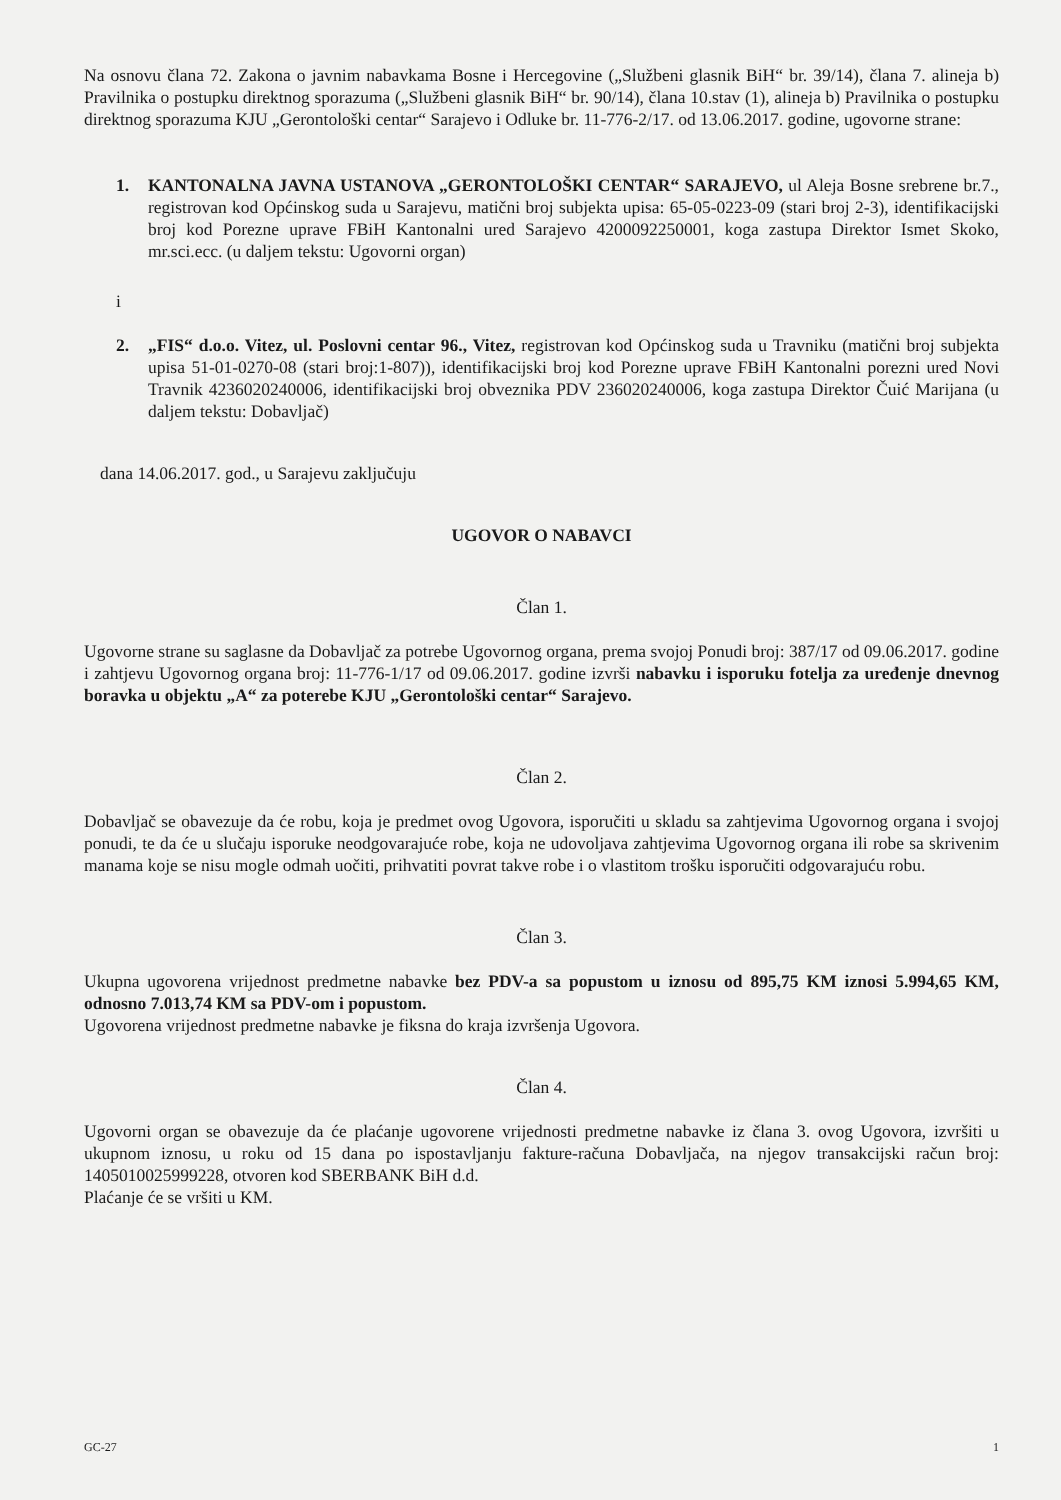Na osnovu člana 72. Zakona o javnim nabavkama Bosne i Hercegovine („Službeni glasnik BiH“ br. 39/14), člana 7. alineja b) Pravilnika o postupku direktnog sporazuma („Službeni glasnik BiH“ br. 90/14), člana 10.stav (1), alineja b) Pravilnika o postupku direktnog sporazuma KJU „Gerontološki centar“ Sarajevo i Odluke br. 11-776-2/17. od 13.06.2017. godine, ugovorne strane:
1. KANTONALNA JAVNA USTANOVA „GERONTOLOŠKI CENTAR“ SARAJEVO, ul Aleja Bosne srebrene br.7., registrovan kod Općinskog suda u Sarajevu, matični broj subjekta upisa: 65-05-0223-09 (stari broj 2-3), identifikacijski broj kod Porezne uprave FBiH Kantonalni ured Sarajevo 4200092250001, koga zastupa Direktor Ismet Skoko, mr.sci.ecc. (u daljem tekstu: Ugovorni organ)
i
2. „FIS“ d.o.o. Vitez, ul. Poslovni centar 96., Vitez, registrovan kod Općinskog suda u Travniku (matični broj subjekta upisa 51-01-0270-08 (stari broj:1-807)), identifikacijski broj kod Porezne uprave FBiH Kantonalni porezni ured Novi Travnik 4236020240006, identifikacijski broj obveznika PDV 236020240006, koga zastupa Direktor Čuić Marijana (u daljem tekstu: Dobavljač)
dana 14.06.2017. god., u Sarajevu zaključuju
UGOVOR O NABAVCI
Član 1.
Ugovorne strane su saglasne da Dobavljač za potrebe Ugovornog organa, prema svojoj Ponudi broj: 387/17 od 09.06.2017. godine i zahtjevu Ugovornog organa broj: 11-776-1/17 od 09.06.2017. godine izvrši nabavku i isporuku fotelja za uređenje dnevnog boravka u objektu „A“ za poterebe KJU „Gerontološki centar“ Sarajevo.
Član 2.
Dobavljač se obavezuje da će robu, koja je predmet ovog Ugovora, isporučiti u skladu sa zahtjevima Ugovornog organa i svojoj ponudi, te da će u slučaju isporuke neodgovarajuće robe, koja ne udovoljava zahtjevima Ugovornog organa ili robe sa skrivenim manama koje se nisu mogle odmah uočiti, prihvatiti povrat takve robe i o vlastitom trošku isporučiti odgovarajuću robu.
Član 3.
Ukupna ugovorena vrijednost predmetne nabavke bez PDV-a sa popustom u iznosu od 895,75 KM iznosi 5.994,65 KM, odnosno 7.013,74 KM sa PDV-om i popustom.
Ugovorena vrijednost predmetne nabavke je fiksna do kraja izvršenja Ugovora.
Član 4.
Ugovorni organ se obavezuje da će plaćanje ugovorene vrijednosti predmetne nabavke iz člana 3. ovog Ugovora, izvršiti u ukupnom iznosu, u roku od 15 dana po ispostavljanju fakture-računa Dobavljača, na njegov transakcijski račun broj: 1405010025999228, otvoren kod SBERBANK BiH d.d.
Plaćanje će se vršiti u KM.
GC-27 1